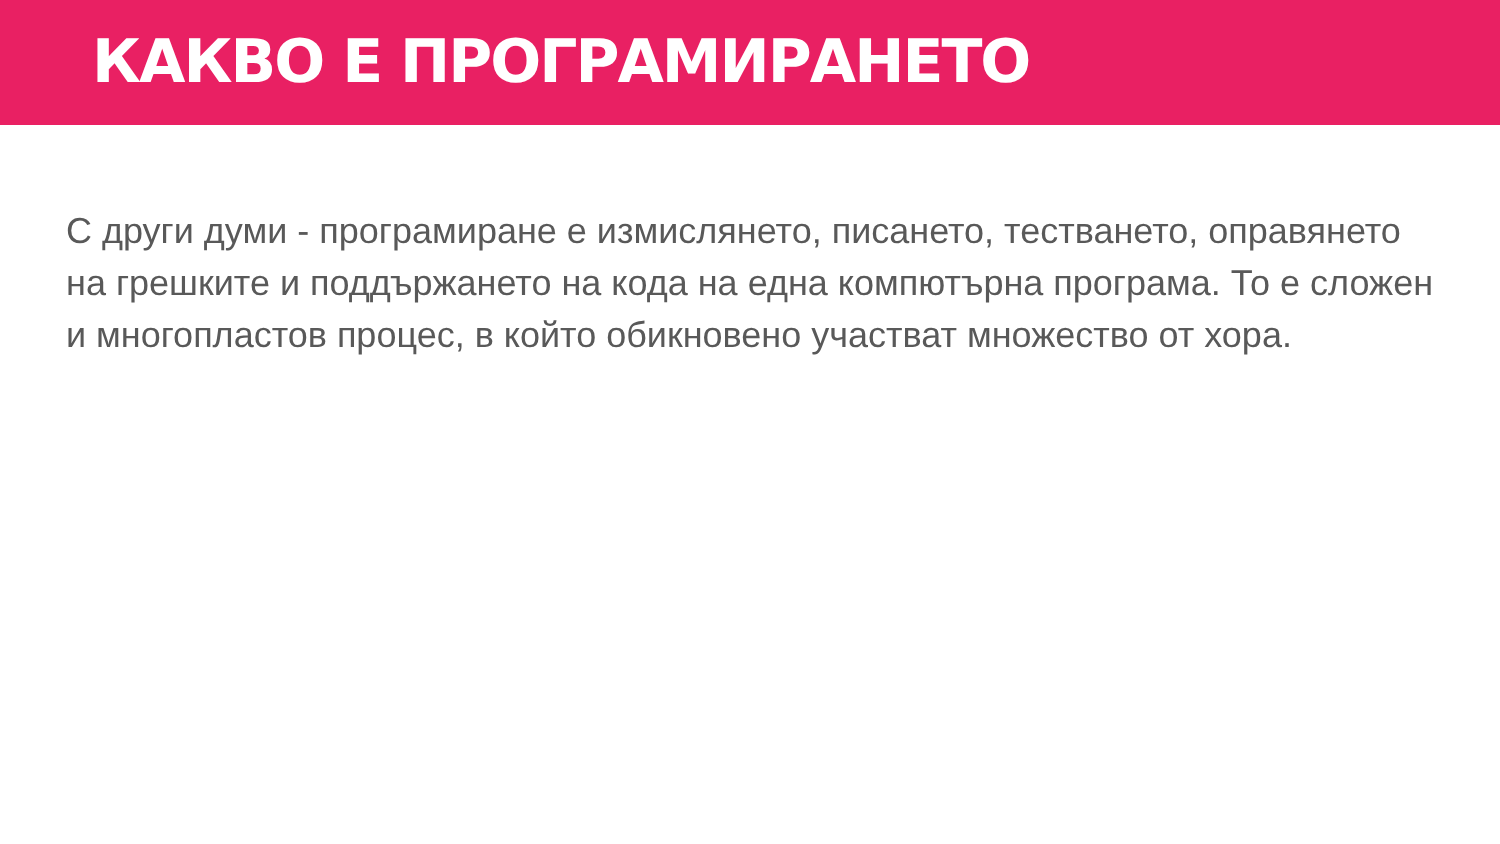КАКВО Е ПРОГРАМИРАНЕТО
С други думи - програмиране е измислянето, писането, тестването, оправянето на грешките и поддържането на кода на една компютърна програма. То е сложен и многопластов процес, в който обикновено участват множество от хора.